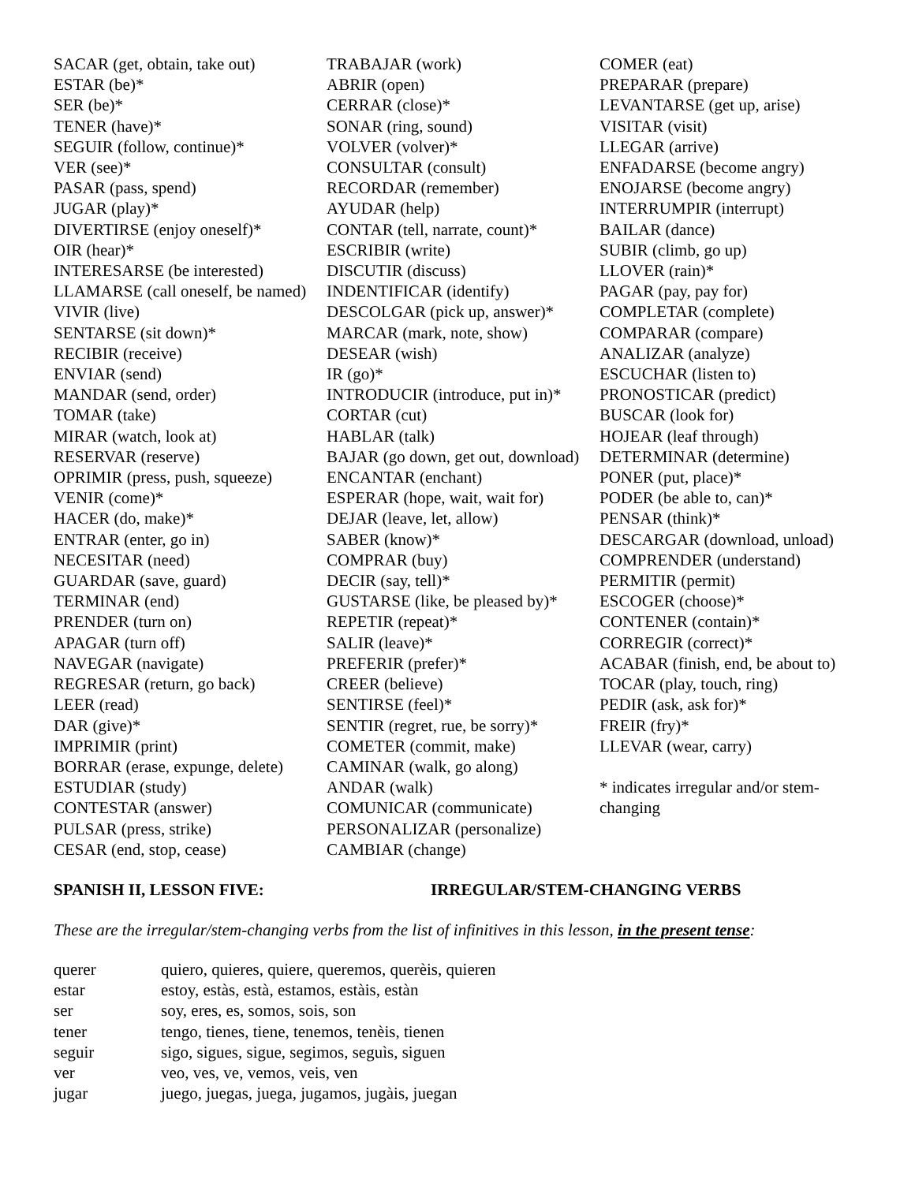SACAR (get, obtain, take out)
ESTAR (be)*
SER (be)*
TENER (have)*
SEGUIR (follow, continue)*
VER (see)*
PASAR (pass, spend)
JUGAR (play)*
DIVERTIRSE (enjoy oneself)*
OIR (hear)*
INTERESARSE (be interested)
LLAMARSE (call oneself, be named)
VIVIR (live)
SENTARSE (sit down)*
RECIBIR (receive)
ENVIAR (send)
MANDAR (send, order)
TOMAR (take)
MIRAR (watch, look at)
RESERVAR (reserve)
OPRIMIR (press, push, squeeze)
VENIR (come)*
HACER (do, make)*
ENTRAR (enter, go in)
NECESITAR (need)
GUARDAR (save, guard)
TERMINAR (end)
PRENDER (turn on)
APAGAR (turn off)
NAVEGAR (navigate)
REGRESAR (return, go back)
LEER (read)
DAR (give)*
IMPRIMIR (print)
BORRAR (erase, expunge, delete)
ESTUDIAR (study)
CONTESTAR (answer)
PULSAR (press, strike)
CESAR (end, stop, cease)
TRABAJAR (work)
ABRIR (open)
CERRAR (close)*
SONAR (ring, sound)
VOLVER (volver)*
CONSULTAR (consult)
RECORDAR (remember)
AYUDAR (help)
CONTAR (tell, narrate, count)*
ESCRIBIR (write)
DISCUTIR (discuss)
INDENTIFICAR (identify)
DESCOLGAR (pick up, answer)*
MARCAR (mark, note, show)
DESEAR (wish)
IR (go)*
INTRODUCIR (introduce, put in)*
CORTAR (cut)
HABLAR (talk)
BAJAR (go down, get out, download)
ENCANTAR (enchant)
ESPERAR (hope, wait, wait for)
DEJAR (leave, let, allow)
SABER (know)*
COMPRAR (buy)
DECIR (say, tell)*
GUSTARSE (like, be pleased by)*
REPETIR (repeat)*
SALIR (leave)*
PREFERIR (prefer)*
CREER (believe)
SENTIRSE (feel)*
SENTIR (regret, rue, be sorry)*
COMETER (commit, make)
CAMINAR (walk, go along)
ANDAR (walk)
COMUNICAR (communicate)
PERSONALIZAR (personalize)
CAMBIAR (change)
COMER (eat)
PREPARAR (prepare)
LEVANTARSE (get up, arise)
VISITAR (visit)
LLEGAR (arrive)
ENFADARSE (become angry)
ENOJARSE (become angry)
INTERRUMPIR (interrupt)
BAILAR (dance)
SUBIR (climb, go up)
LLOVER (rain)*
PAGAR (pay, pay for)
COMPLETAR (complete)
COMPARAR (compare)
ANALIZAR (analyze)
ESCUCHAR (listen to)
PRONOSTICAR (predict)
BUSCAR (look for)
HOJEAR (leaf through)
DETERMINAR (determine)
PONER (put, place)*
PODER (be able to, can)*
PENSAR (think)*
DESCARGAR (download, unload)
COMPRENDER (understand)
PERMITIR (permit)
ESCOGER (choose)*
CONTENER (contain)*
CORREGIR (correct)*
ACABAR (finish, end, be about to)
TOCAR (play, touch, ring)
PEDIR (ask, ask for)*
FREIR (fry)*
LLEVAR (wear, carry)
* indicates irregular and/or stem-changing
SPANISH II, LESSON FIVE: IRREGULAR/STEM-CHANGING VERBS
These are the irregular/stem-changing verbs from the list of infinitives in this lesson, in the present tense:
| querer | quiero, quieres, quiere, queremos, querèis, quieren |
| estar | estoy, estàs, està, estamos, estàis, estàn |
| ser | soy, eres, es, somos, sois, son |
| tener | tengo, tienes, tiene, tenemos, tenèis, tienen |
| seguir | sigo, sigues, sigue, segimos, seguìs, siguen |
| ver | veo, ves, ve, vemos, veis, ven |
| jugar | juego, juegas, juega, jugamos, jugàis, juegan |